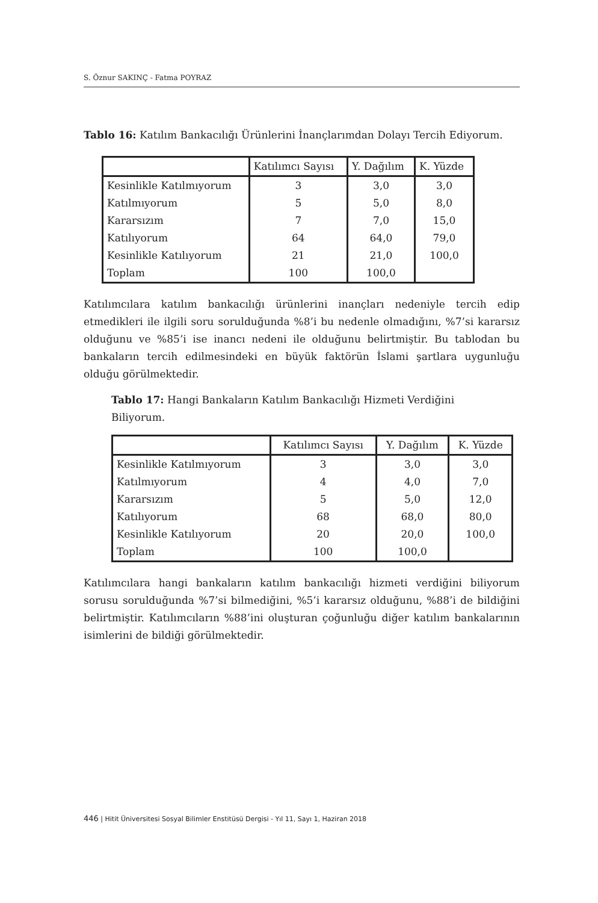S. Öznur SAKINÇ - Fatma POYRAZ
Tablo 16: Katılım Bankacılığı Ürünlerini İnançlarımdan Dolayı Tercih Ediyorum.
| | Katılımcı Sayısı | Y. Dağılım | K. Yüzde |
| Kesinlikle Katılmıyorum | 3 | 3,0 | 3,0 |
| Katılmıyorum | 5 | 5,0 | 8,0 |
| Kararsızım | 7 | 7,0 | 15,0 |
| Katılıyorum | 64 | 64,0 | 79,0 |
| Kesinlikle Katılıyorum | 21 | 21,0 | 100,0 |
| Toplam | 100 | 100,0 | |
Katılımcılara katılım bankacılığı ürünlerini inançları nedeniyle tercih edip etmedikleri ile ilgili soru sorulduğunda %8’i bu nedenle olmadığını, %7’si kararsız olduğunu ve %85’i ise inancı nedeni ile olduğunu belirtmiştir. Bu tablodan bu bankaların tercih edilmesindeki en büyük faktörün İslami şartlara uygunluğu olduğu görülmektedir.
Tablo 17: Hangi Bankaların Katılım Bankacılığı Hizmeti Verdiğini Biliyorum.
| | Katılımcı Sayısı | Y. Dağılım | K. Yüzde |
| Kesinlikle Katılmıyorum | 3 | 3,0 | 3,0 |
| Katılmıyorum | 4 | 4,0 | 7,0 |
| Kararsızım | 5 | 5,0 | 12,0 |
| Katılıyorum | 68 | 68,0 | 80,0 |
| Kesinlikle Katılıyorum | 20 | 20,0 | 100,0 |
| Toplam | 100 | 100,0 | |
Katılımcılara hangi bankaların katılım bankacılığı hizmeti verdiğini biliyorum sorusu sorulduğunda %7’si bilmediğini, %5’i kararsız olduğunu, %88’i de bildiğini belirtmiştir. Katılımcıların %88’ini oluşturan çoğunluğu diğer katılım bankalarının isimlerini de bildiği görülmektedir.
446 | Hitit Üniversitesi Sosyal Bilimler Enstitüsü Dergisi - Yıl 11, Sayı 1, Haziran 2018